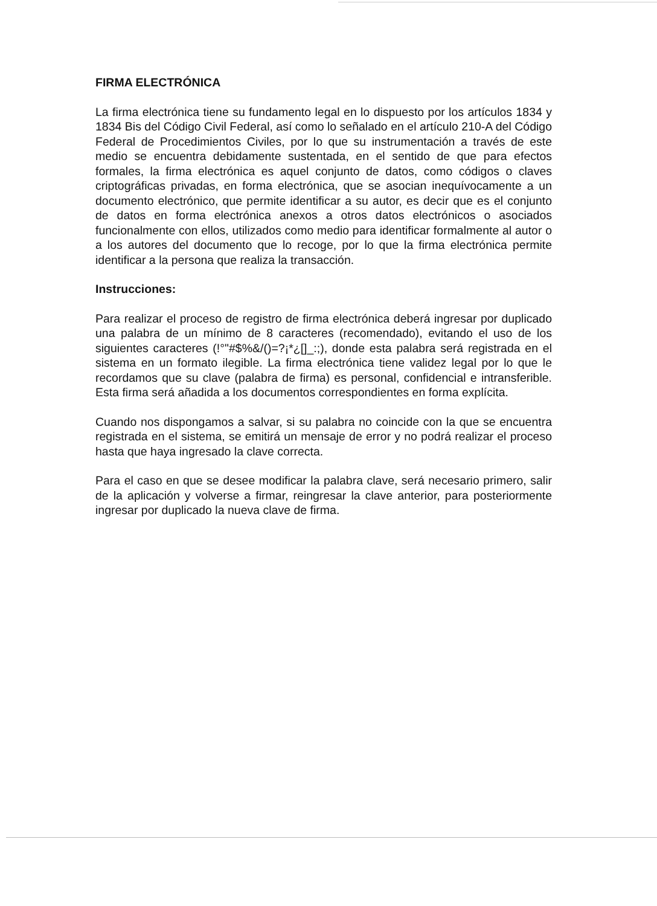FIRMA ELECTRÓNICA
La firma electrónica tiene su fundamento legal en lo dispuesto por los artículos 1834 y 1834 Bis del Código Civil Federal, así como lo señalado en el artículo 210-A del Código Federal de Procedimientos Civiles, por lo que su instrumentación a través de este medio se encuentra debidamente sustentada, en el sentido de que para efectos formales, la firma electrónica es aquel conjunto de datos, como códigos o claves criptográficas privadas, en forma electrónica, que se asocian inequívocamente a un documento electrónico, que permite identificar a su autor, es decir que es el conjunto de datos en forma electrónica anexos a otros datos electrónicos o asociados funcionalmente con ellos, utilizados como medio para identificar formalmente al autor o a los autores del documento que lo recoge, por lo que la firma electrónica permite identificar a la persona que realiza la transacción.
Instrucciones:
Para realizar el proceso de registro de firma electrónica deberá ingresar por duplicado una palabra de un mínimo de 8 caracteres (recomendado), evitando el uso de los siguientes caracteres (!°"#$%&/()=?¡*¿[]_:;), donde esta palabra será registrada en el sistema en un formato ilegible. La firma electrónica tiene validez legal por lo que le recordamos que su clave (palabra de firma) es personal, confidencial e intransferible. Esta firma será añadida a los documentos correspondientes en forma explícita.
Cuando nos dispongamos a salvar, si su palabra no coincide con la que se encuentra registrada en el sistema, se emitirá un mensaje de error y no podrá realizar el proceso hasta que haya ingresado la clave correcta.
Para el caso en que se desee modificar la palabra clave, será necesario primero, salir de la aplicación y volverse a firmar, reingresar la clave anterior, para posteriormente ingresar por duplicado la nueva clave de firma.